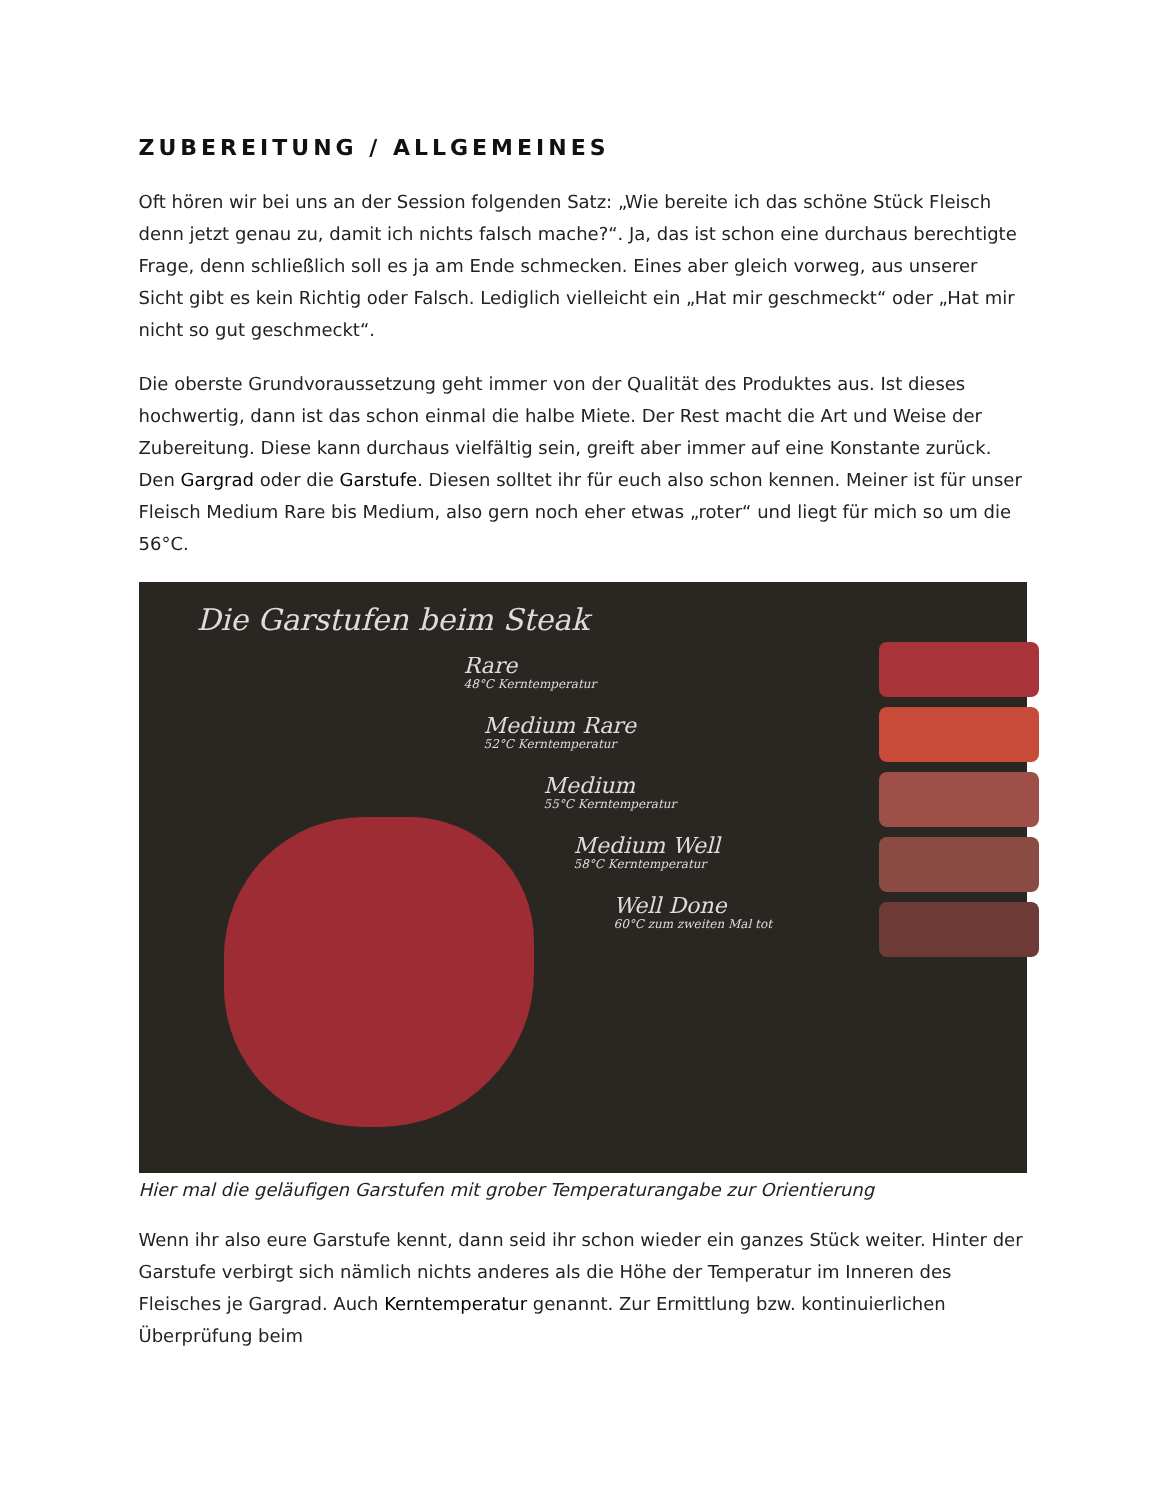ZUBEREITUNG / ALLGEMEINES
Oft hören wir bei uns an der Session folgenden Satz: „Wie bereite ich das schöne Stück Fleisch denn jetzt genau zu, damit ich nichts falsch mache?“. Ja, das ist schon eine durchaus berechtigte Frage, denn schließlich soll es ja am Ende schmecken. Eines aber gleich vorweg, aus unserer Sicht gibt es kein Richtig oder Falsch. Lediglich vielleicht ein „Hat mir geschmeckt“ oder „Hat mir nicht so gut geschmeckt“.
Die oberste Grundvoraussetzung geht immer von der Qualität des Produktes aus. Ist dieses hochwertig, dann ist das schon einmal die halbe Miete. Der Rest macht die Art und Weise der Zubereitung. Diese kann durchaus vielfältig sein, greift aber immer auf eine Konstante zurück. Den Gargrad oder die Garstufe. Diesen solltet ihr für euch also schon kennen. Meiner ist für unser Fleisch Medium Rare bis Medium, also gern noch eher etwas „roter“ und liegt für mich so um die 56°C.
Die Garstufen beim Steak
Rare
48°C Kerntemperatur
Medium Rare
52°C Kerntemperatur
Medium
55°C Kerntemperatur
Medium Well
58°C Kerntemperatur
Well Done
60°C zum zweiten Mal tot
Hier mal die geläufigen Garstufen mit grober Temperaturangabe zur Orientierung
Wenn ihr also eure Garstufe kennt, dann seid ihr schon wieder ein ganzes Stück weiter. Hinter der Garstufe verbirgt sich nämlich nichts anderes als die Höhe der Temperatur im Inneren des Fleisches je Gargrad. Auch Kerntemperatur genannt. Zur Ermittlung bzw. kontinuierlichen Überprüfung beim